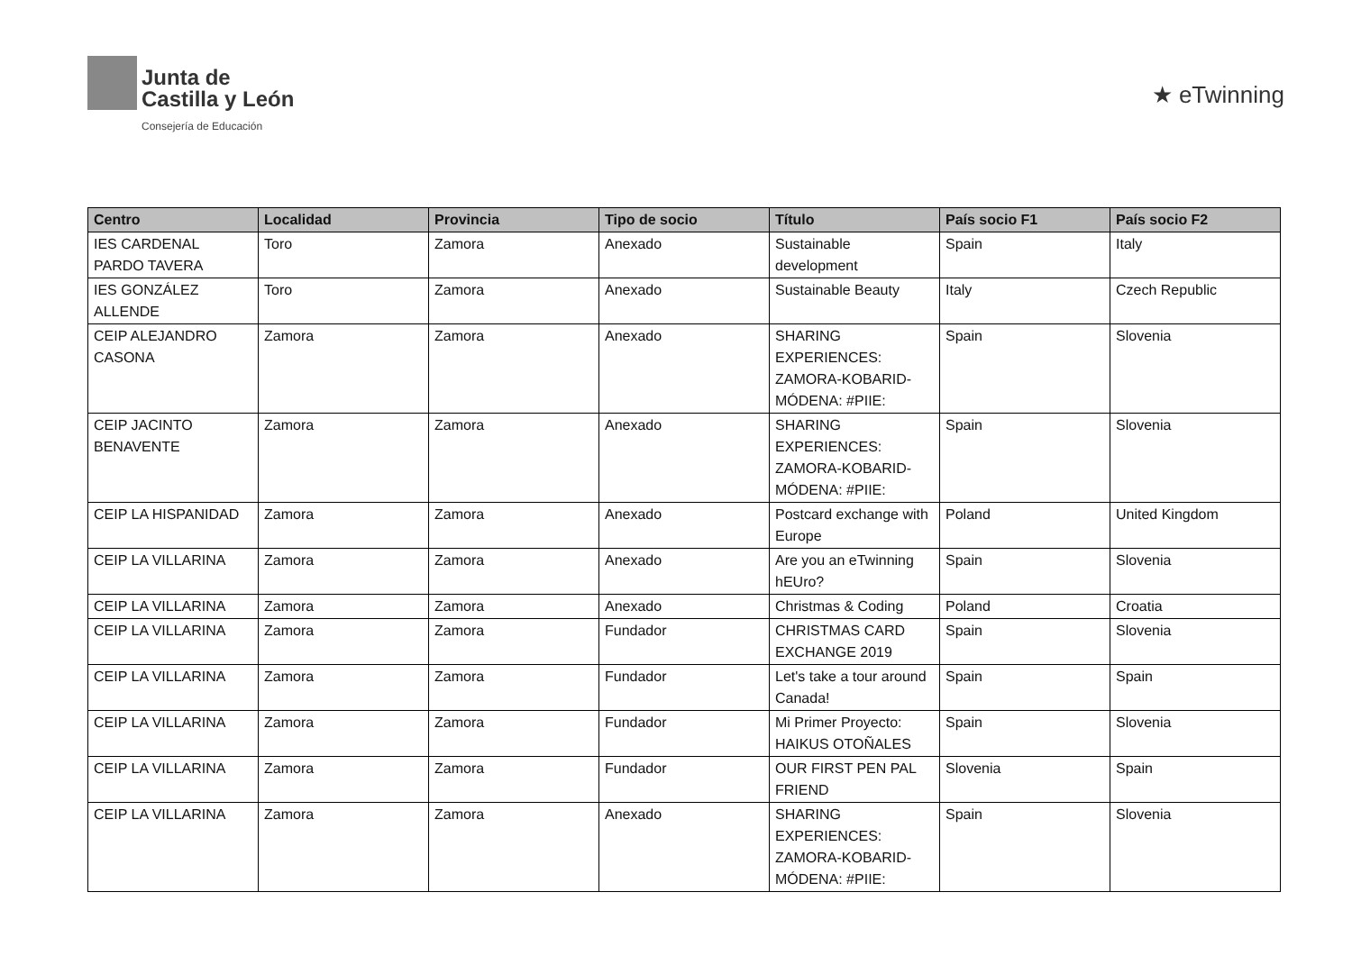Junta de
Castilla y León
Consejería de Educación
★ eTwinning
| Centro | Localidad | Provincia | Tipo de socio | Título | País socio F1 | País socio F2 |
| --- | --- | --- | --- | --- | --- | --- |
| IES CARDENAL PARDO TAVERA | Toro | Zamora | Anexado | Sustainable development | Spain | Italy |
| IES GONZÁLEZ ALLENDE | Toro | Zamora | Anexado | Sustainable Beauty | Italy | Czech Republic |
| CEIP ALEJANDRO CASONA | Zamora | Zamora | Anexado | SHARING EXPERIENCES: ZAMORA-KOBARID-MÓDENA: #PIIE: | Spain | Slovenia |
| CEIP JACINTO BENAVENTE | Zamora | Zamora | Anexado | SHARING EXPERIENCES: ZAMORA-KOBARID-MÓDENA: #PIIE: | Spain | Slovenia |
| CEIP LA HISPANIDAD | Zamora | Zamora | Anexado | Postcard exchange with Europe | Poland | United Kingdom |
| CEIP LA VILLARINA | Zamora | Zamora | Anexado | Are you an eTwinning hEUro? | Spain | Slovenia |
| CEIP LA VILLARINA | Zamora | Zamora | Anexado | Christmas & Coding | Poland | Croatia |
| CEIP LA VILLARINA | Zamora | Zamora | Fundador | CHRISTMAS CARD EXCHANGE 2019 | Spain | Slovenia |
| CEIP LA VILLARINA | Zamora | Zamora | Fundador | Let's take a tour around Canada! | Spain | Spain |
| CEIP LA VILLARINA | Zamora | Zamora | Fundador | Mi Primer Proyecto: HAIKUS OTOÑALES | Spain | Slovenia |
| CEIP LA VILLARINA | Zamora | Zamora | Fundador | OUR FIRST PEN PAL FRIEND | Slovenia | Spain |
| CEIP LA VILLARINA | Zamora | Zamora | Anexado | SHARING EXPERIENCES: ZAMORA-KOBARID-MÓDENA: #PIIE: | Spain | Slovenia |